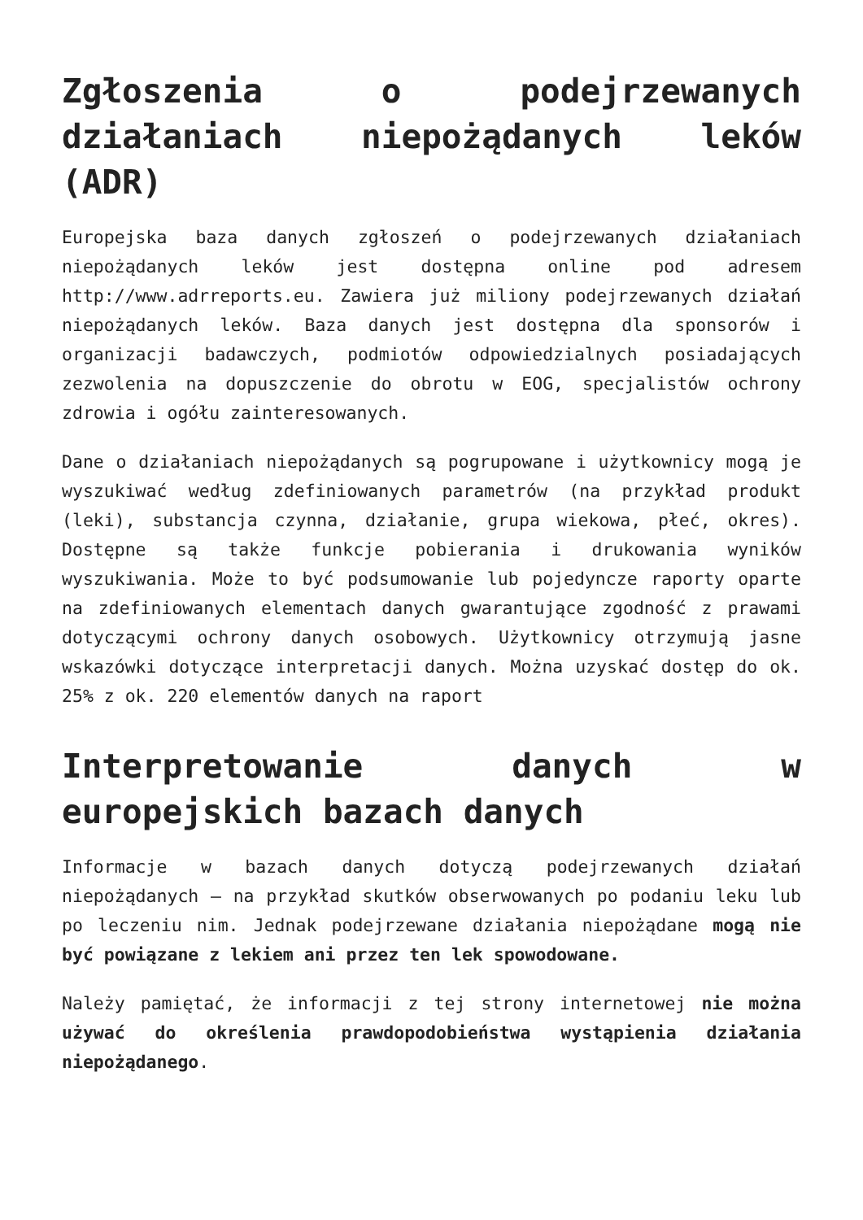Zgłoszenia o podejrzewanych działaniach niepożądanych leków (ADR)
Europejska baza danych zgłoszeń o podejrzewanych działaniach niepożądanych leków jest dostępna online pod adresem http://www.adrreports.eu. Zawiera już miliony podejrzewanych działań niepożądanych leków. Baza danych jest dostępna dla sponsorów i organizacji badawczych, podmiotów odpowiedzialnych posiadających zezwolenia na dopuszczenie do obrotu w EOG, specjalistów ochrony zdrowia i ogółu zainteresowanych.
Dane o działaniach niepożądanych są pogrupowane i użytkownicy mogą je wyszukiwać według zdefiniowanych parametrów (na przykład produkt (leki), substancja czynna, działanie, grupa wiekowa, płeć, okres). Dostępne są także funkcje pobierania i drukowania wyników wyszukiwania. Może to być podsumowanie lub pojedyncze raporty oparte na zdefiniowanych elementach danych gwarantujące zgodność z prawami dotyczącymi ochrony danych osobowych. Użytkownicy otrzymują jasne wskazówki dotyczące interpretacji danych. Można uzyskać dostęp do ok. 25% z ok. 220 elementów danych na raport
Interpretowanie danych w europejskich bazach danych
Informacje w bazach danych dotyczą podejrzewanych działań niepożądanych – na przykład skutków obserwowanych po podaniu leku lub po leczeniu nim. Jednak podejrzewane działania niepożądane mogą nie być powiązane z lekiem ani przez ten lek spowodowane.
Należy pamiętać, że informacji z tej strony internetowej nie można używać do określenia prawdopodobieństwa wystąpienia działania niepożądanego.